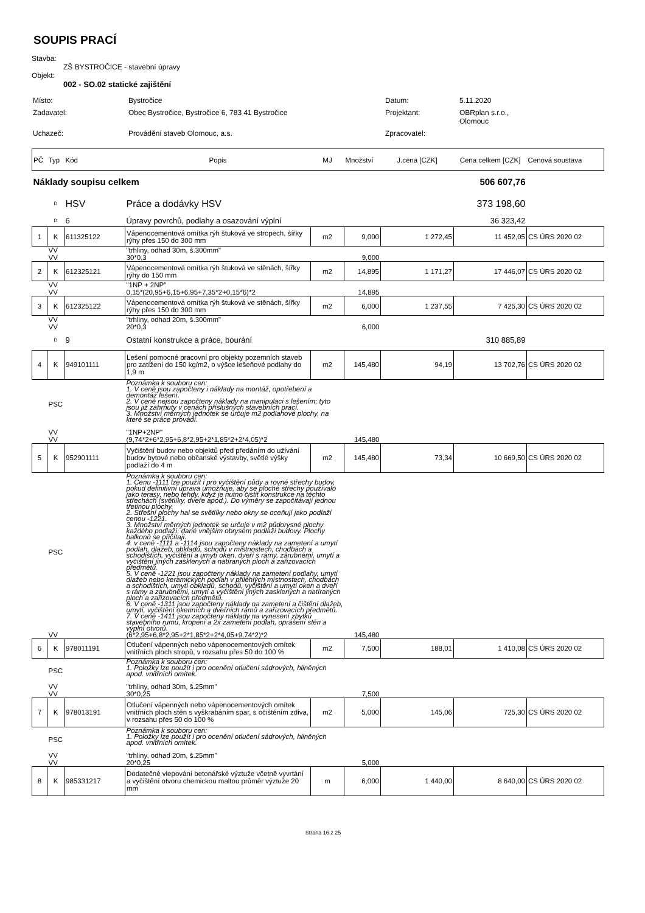SOUPIS PRACÍ
Stavba:
ZŠ BYSTROČICE - stavební úpravy
Objekt:
002 - SO.02 statické zajištění
| Místo: | Bystročice | Datum: | 5.11.2020 |
| Zadavatel: | Obec Bystročice, Bystročice 6, 783 41 Bystročice | Projektant: | OBRplan s.r.o., Olomouc |
| Uchazeč: | Provádění staveb Olomouc, a.s. | Zpracovatel: | |
| PČ | Typ | Kód | Popis | MJ | Množství | J.cena [CZK] | Cena celkem [CZK] | Cenová soustava |
| Náklady soupisu celkem | | | | | | | 506 607,76 | |
| | D | HSV | Práce a dodávky HSV | | | | 373 198,60 | |
| | D | 6 | Úpravy povrchů, podlahy a osazování výplní | | | | 36 323,42 | |
| 1 | K | 611325122 | Vápenocementová omítka rýh štuková ve stropech, šířky rýhy přes 150 do 300 mm | m2 | 9,000 | 1 272,45 | 11 452,05 | CS ÚRS 2020 02 |
| | VV | | "trhliny, odhad 30m, š.300mm" | | | | | |
| | VV | | 30*0,3 | | 9,000 | | | |
| 2 | K | 612325121 | Vápenocementová omítka rýh štuková ve stěnách, šířky rýhy do 150 mm | m2 | 14,895 | 1 171,27 | 17 446,07 | CS ÚRS 2020 02 |
| | VV | | "1NP + 2NP" | | | | | |
| | VV | | 0,15*(20,95+6,15+6,95+7,35*2+0,15*6)*2 | | 14,895 | | | |
| 3 | K | 612325122 | Vápenocementová omítka rýh štuková ve stěnách, šířky rýhy přes 150 do 300 mm | m2 | 6,000 | 1 237,55 | 7 425,30 | CS ÚRS 2020 02 |
| | VV | | "trhliny, odhad 20m, š.300mm" | | | | | |
| | VV | | 20*0,3 | | 6,000 | | | |
| | D | 9 | Ostatní konstrukce a práce, bourání | | | | 310 885,89 | |
| 4 | K | 949101111 | Lešení pomocné pracovní pro objekty pozemních staveb pro zatížení do 150 kg/m2, o výšce lešeňové podlahy do 1,9 m | m2 | 145,480 | 94,19 | 13 702,76 | CS ÚRS 2020 02 |
| | PSC | | Poznámka k souboru cen: 1. V ceně jsou započteny i náklady na montáž, opotřebení a demontáž lešení. 2. V ceně nejsou započteny náklady na manipulaci s lešením; tyto jsou již zahrnuty v cenách příslušných stavebních prací. 3. Množství měrných jednotek se určuje m2 podlahové plochy, na které se práce provádí. | | | | | |
| | VV | | "1NP+2NP" | | | | | |
| | VV | | (9,74*2+6*2,95+6,8*2,95+2*1,85*2+2*4,05)*2 | | 145,480 | | | |
| 5 | K | 952901111 | Vyčištění budov nebo objektů před předáním do užívání budov bytové nebo občanské výstavby, světlé výšky podlaží do 4 m | m2 | 145,480 | 73,34 | 10 669,50 | CS ÚRS 2020 02 |
| | PSC | | Poznámka k souboru cen: 1. Cenu -1111 lze použít i pro vyčištění půdy a rovné střechy budov, pokud definitivní úprava umožňuje, aby se ploché střechy používalo jako terasy, nebo tehdy, když je nutno čistit konstrukce na těchto střechách (světlíky, dveře apod.). Do výměry se započítávají jednou třetinou plochy. 2. Střešní plochy hal se světlíky nebo okny se oceňují jako podlaží cenou -1221. 3. Množství měrných jednotek se určuje v m2 půdorysné plochy každého podlaží, dané vnějším obrysem podlaží budovy. Plochy balkonů se přičítají. 4. v ceně -1111 a -1114 jsou započteny náklady na zametení a umytí podlah, dlažeb, obkladů, schodů v místnostech, chodbách a schodištích, vyčištění a umytí oken, dveří s rámy, zárubněmi, umytí a vyčištění jiných zasklených a natíraných ploch a zařizovacích předmětů. 5. V ceně -1221 jsou započteny náklady na zametení podlahy, umytí dlažeb nebo keramických podlah v přilehlých místnostech, chodbách a schodištích, umytí obkladů, schodů, vyčištění a umytí oken a dveří s rámy a zárubněmi, umytí a vyčištění jiných zasklených a natíraných ploch a zařizovacích předmětů. 6. V ceně -1311 jsou započteny náklady na zametení a čištění dlažeb, umytí, vyčištění okenních a dveřních rámů a zařizovacích předmětů. 7. V ceně -1411 jsou započteny náklady na vynesení zbytků stavebního rumu, kropení a 2x zametení podlah, oprášení stěn a výplní otvorů. | | | | | |
| | VV | | (6*2,95+6,8*2,95+2*1,85*2+2*4,05+9,74*2)*2 | | 145,480 | | | |
| 6 | K | 978011191 | Otlučení vápenných nebo vápenocementových omítek vnitřních ploch stropů, v rozsahu přes 50 do 100 % | m2 | 7,500 | 188,01 | 1 410,08 | CS ÚRS 2020 02 |
| | PSC | | Poznámka k souboru cen: 1. Položky lze použít i pro ocenění otlučení sádrových, hliněných apod. vnitřních omítek. | | | | | |
| | VV | | "trhliny, odhad 30m, š.25mm" | | | | | |
| | VV | | 30*0,25 | | 7,500 | | | |
| 7 | K | 978013191 | Otlučení vápenných nebo vápenocementových omítek vnitřních ploch stěn s vyškrabáním spar, s očištěním zdiva, v rozsahu přes 50 do 100 % | m2 | 5,000 | 145,06 | 725,30 | CS ÚRS 2020 02 |
| | PSC | | Poznámka k souboru cen: 1. Položky lze použít i pro ocenění otlučení sádrových, hliněných apod. vnitřních omítek. | | | | | |
| | VV | | "trhliny, odhad 20m, š.25mm" | | | | | |
| | VV | | 20*0,25 | | 5,000 | | | |
| 8 | K | 985331217 | Dodatečné vlepování betonářské výztuže včetně vyvrtání a vyčištění otvoru chemickou maltou průměr výztuže 20 mm | m | 6,000 | 1 440,00 | 8 640,00 | CS ÚRS 2020 02 |
Strana 16 z 25